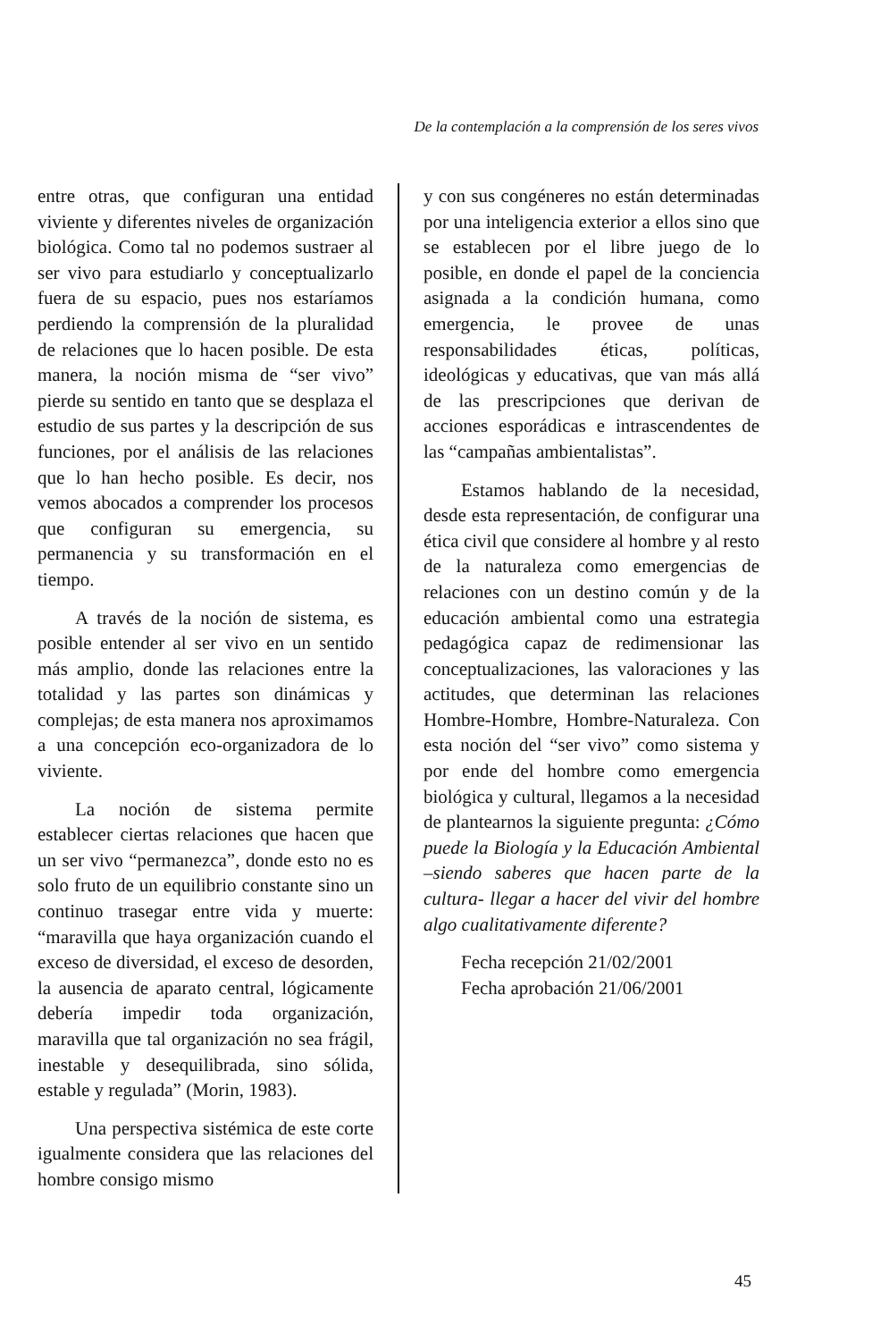De la contemplación a la comprensión de los seres vivos
entre otras, que configuran una entidad viviente y diferentes niveles de organización biológica. Como tal no podemos sustraer al ser vivo para estudiarlo y conceptualizarlo fuera de su espacio, pues nos estaríamos perdiendo la comprensión de la pluralidad de relaciones que lo hacen posible. De esta manera, la noción misma de “ser vivo” pierde su sentido en tanto que se desplaza el estudio de sus partes y la descripción de sus funciones, por el análisis de las relaciones que lo han hecho posible. Es decir, nos vemos abocados a comprender los procesos que configuran su emergencia, su permanencia y su transformación en el tiempo.
A través de la noción de sistema, es posible entender al ser vivo en un sentido más amplio, donde las relaciones entre la totalidad y las partes son dinámicas y complejas; de esta manera nos aproximamos a una concepción eco-organizadora de lo viviente.
La noción de sistema permite establecer ciertas relaciones que hacen que un ser vivo “permanezca”, donde esto no es solo fruto de un equilibrio constante sino un continuo trasegar entre vida y muerte: “maravilla que haya organización cuando el exceso de diversidad, el exceso de desorden, la ausencia de aparato central, lógicamente debería impedir toda organización, maravilla que tal organización no sea frágil, inestable y desequilibrada, sino sólida, estable y regulada” (Morin, 1983).
Una perspectiva sistémica de este corte igualmente considera que las relaciones del hombre consigo mismo
y con sus congéneres no están determinadas por una inteligencia exterior a ellos sino que se establecen por el libre juego de lo posible, en donde el papel de la conciencia asignada a la condición humana, como emergencia, le provee de unas responsabilidades éticas, políticas, ideológicas y educativas, que van más allá de las prescripciones que derivan de acciones esporádicas e intrascendentes de las “campañas ambientalistas”.
Estamos hablando de la necesidad, desde esta representación, de configurar una ética civil que considere al hombre y al resto de la naturaleza como emergencias de relaciones con un destino común y de la educación ambiental como una estrategia pedagógica capaz de redimensionar las conceptualizaciones, las valoraciones y las actitudes, que determinan las relaciones Hombre-Hombre, Hombre-Naturaleza. Con esta noción del “ser vivo” como sistema y por ende del hombre como emergencia biológica y cultural, llegamos a la necesidad de plantearnos la siguiente pregunta: ¿Cómo puede la Biología y la Educación Ambiental –siendo saberes que hacen parte de la cultura- llegar a hacer del vivir del hombre algo cualitativamente diferente?
Fecha recepción 21/02/2001
Fecha aprobación 21/06/2001
45